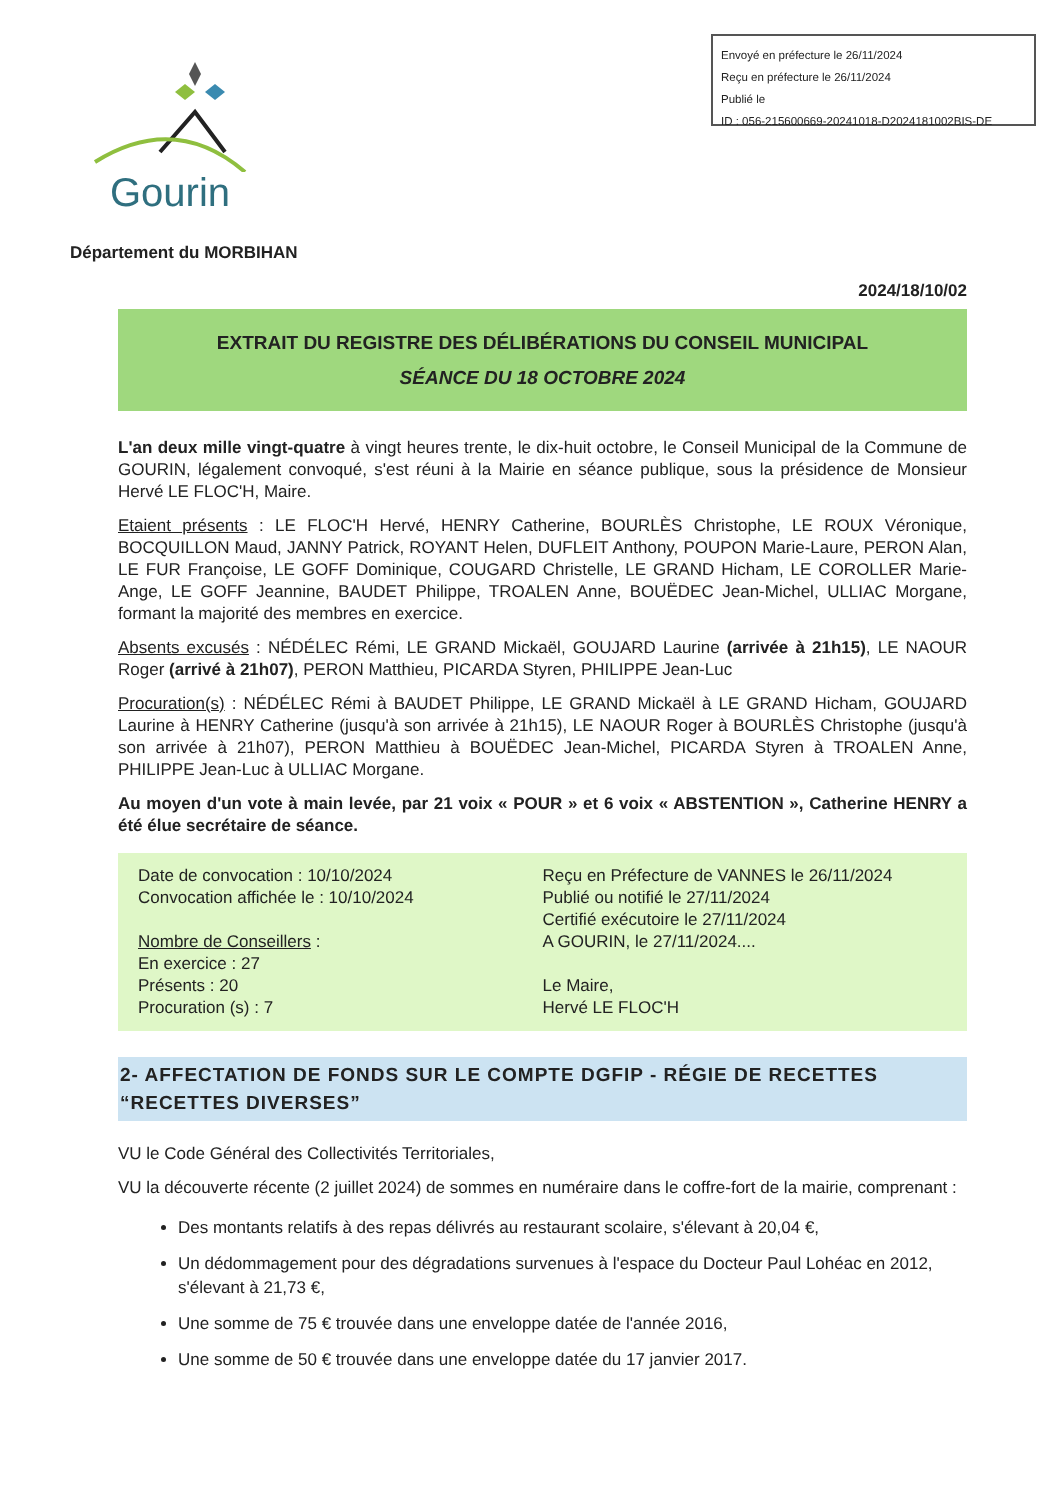Gourin
Envoyé en préfecture le 26/11/2024
Reçu en préfecture le 26/11/2024
Publié le
ID : 056-215600669-20241018-D2024181002BIS-DE
Département du MORBIHAN
2024/18/10/02
EXTRAIT DU REGISTRE DES DÉLIBÉRATIONS DU CONSEIL MUNICIPAL
SÉANCE DU 18 OCTOBRE 2024
L'an deux mille vingt-quatre à vingt heures trente, le dix-huit octobre, le Conseil Municipal de la Commune de GOURIN, légalement convoqué, s'est réuni à la Mairie en séance publique, sous la présidence de Monsieur Hervé LE FLOC'H, Maire.
Etaient présents : LE FLOC'H Hervé, HENRY Catherine, BOURLÈS Christophe, LE ROUX Véronique, BOCQUILLON Maud, JANNY Patrick, ROYANT Helen, DUFLEIT Anthony, POUPON Marie-Laure, PERON Alan, LE FUR Françoise, LE GOFF Dominique, COUGARD Christelle, LE GRAND Hicham, LE COROLLER Marie-Ange, LE GOFF Jeannine, BAUDET Philippe, TROALEN Anne, BOUËDEC Jean-Michel, ULLIAC Morgane, formant la majorité des membres en exercice.
Absents excusés : NÉDÉLEC Rémi, LE GRAND Mickaël, GOUJARD Laurine (arrivée à 21h15), LE NAOUR Roger (arrivé à 21h07), PERON Matthieu, PICARDA Styren, PHILIPPE Jean-Luc
Procuration(s) : NÉDÉLEC Rémi à BAUDET Philippe, LE GRAND Mickaël à LE GRAND Hicham, GOUJARD Laurine à HENRY Catherine (jusqu'à son arrivée à 21h15), LE NAOUR Roger à BOURLÈS Christophe (jusqu'à son arrivée à 21h07), PERON Matthieu à BOUËDEC Jean-Michel, PICARDA Styren à TROALEN Anne, PHILIPPE Jean-Luc à ULLIAC Morgane.
Au moyen d'un vote à main levée, par 21 voix « POUR » et 6 voix « ABSTENTION », Catherine HENRY a été élue secrétaire de séance.
Date de convocation : 10/10/2024
Convocation affichée le : 10/10/2024
Nombre de Conseillers :
En exercice : 27
Présents : 20
Procuration (s) : 7
Reçu en Préfecture de VANNES le 26/11/2024
Publié ou notifié le 27/11/2024
Certifié exécutoire le 27/11/2024
A GOURIN, le 27/11/2024....
Le Maire,
Hervé LE FLOC'H
2- AFFECTATION DE FONDS SUR LE COMPTE DGFIP - RÉGIE DE RECETTES “RECETTES DIVERSES”
VU le Code Général des Collectivités Territoriales,
VU la découverte récente (2 juillet 2024) de sommes en numéraire dans le coffre-fort de la mairie, comprenant :
Des montants relatifs à des repas délivrés au restaurant scolaire, s'élevant à 20,04 €,
Un dédommagement pour des dégradations survenues à l'espace du Docteur Paul Lohéac en 2012, s'élevant à 21,73 €,
Une somme de 75 € trouvée dans une enveloppe datée de l'année 2016,
Une somme de 50 € trouvée dans une enveloppe datée du 17 janvier 2017.